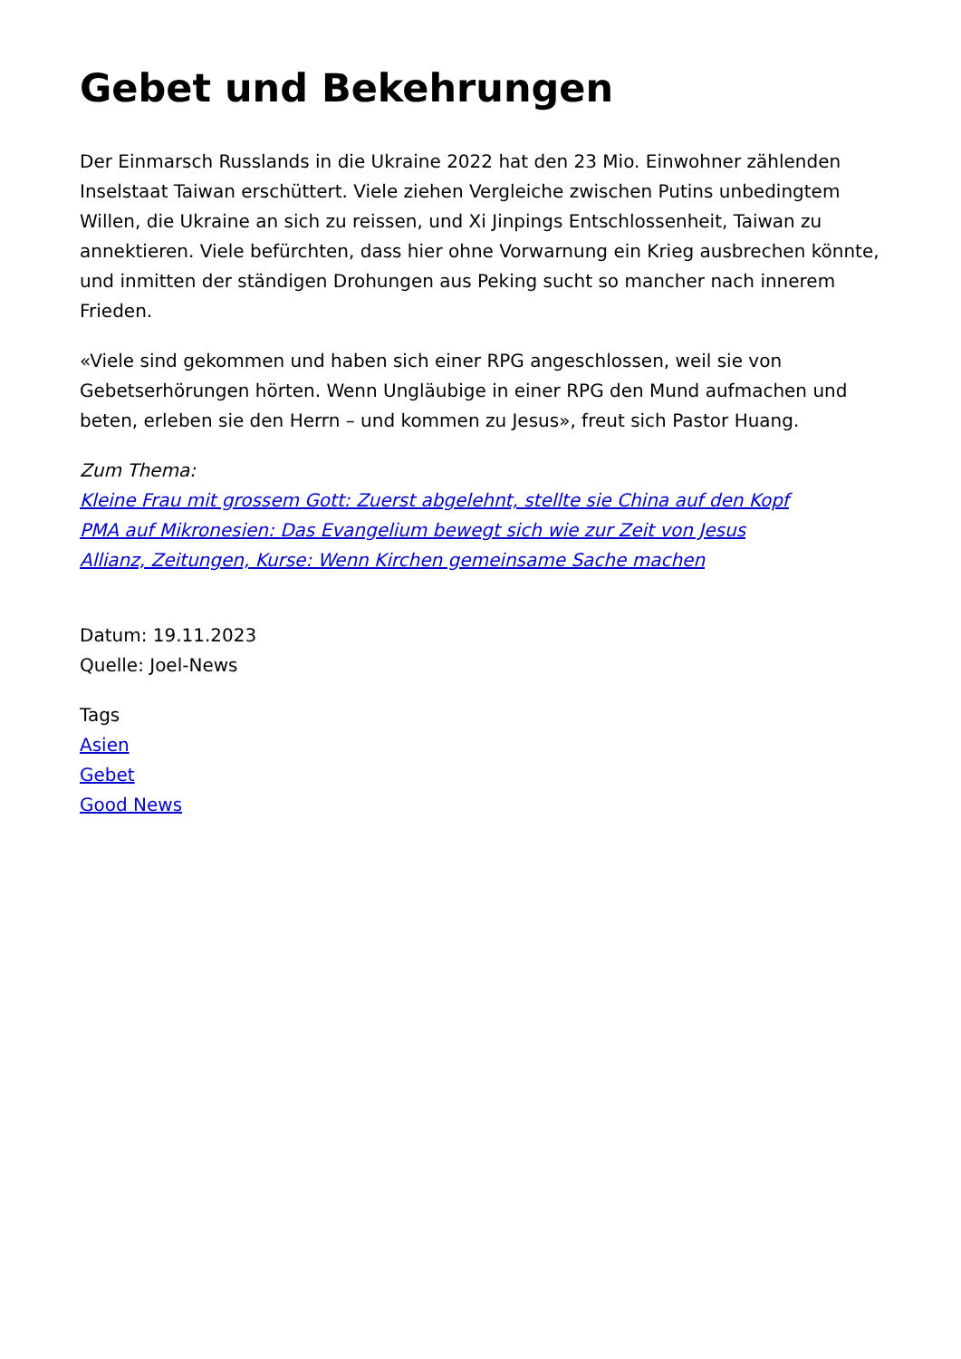Gebet und Bekehrungen
Der Einmarsch Russlands in die Ukraine 2022 hat den 23 Mio. Einwohner zählenden Inselstaat Taiwan erschüttert. Viele ziehen Vergleiche zwischen Putins unbedingtem Willen, die Ukraine an sich zu reissen, und Xi Jinpings Entschlossenheit, Taiwan zu annektieren. Viele befürchten, dass hier ohne Vorwarnung ein Krieg ausbrechen könnte, und inmitten der ständigen Drohungen aus Peking sucht so mancher nach innerem Frieden.
«Viele sind gekommen und haben sich einer RPG angeschlossen, weil sie von Gebetserhörungen hörten. Wenn Ungläubige in einer RPG den Mund aufmachen und beten, erleben sie den Herrn – und kommen zu Jesus», freut sich Pastor Huang.
Zum Thema:
Kleine Frau mit grossem Gott: Zuerst abgelehnt, stellte sie China auf den Kopf
PMA auf Mikronesien: Das Evangelium bewegt sich wie zur Zeit von Jesus
Allianz, Zeitungen, Kurse: Wenn Kirchen gemeinsame Sache machen
Datum: 19.11.2023
Quelle: Joel-News
Tags
Asien
Gebet
Good News